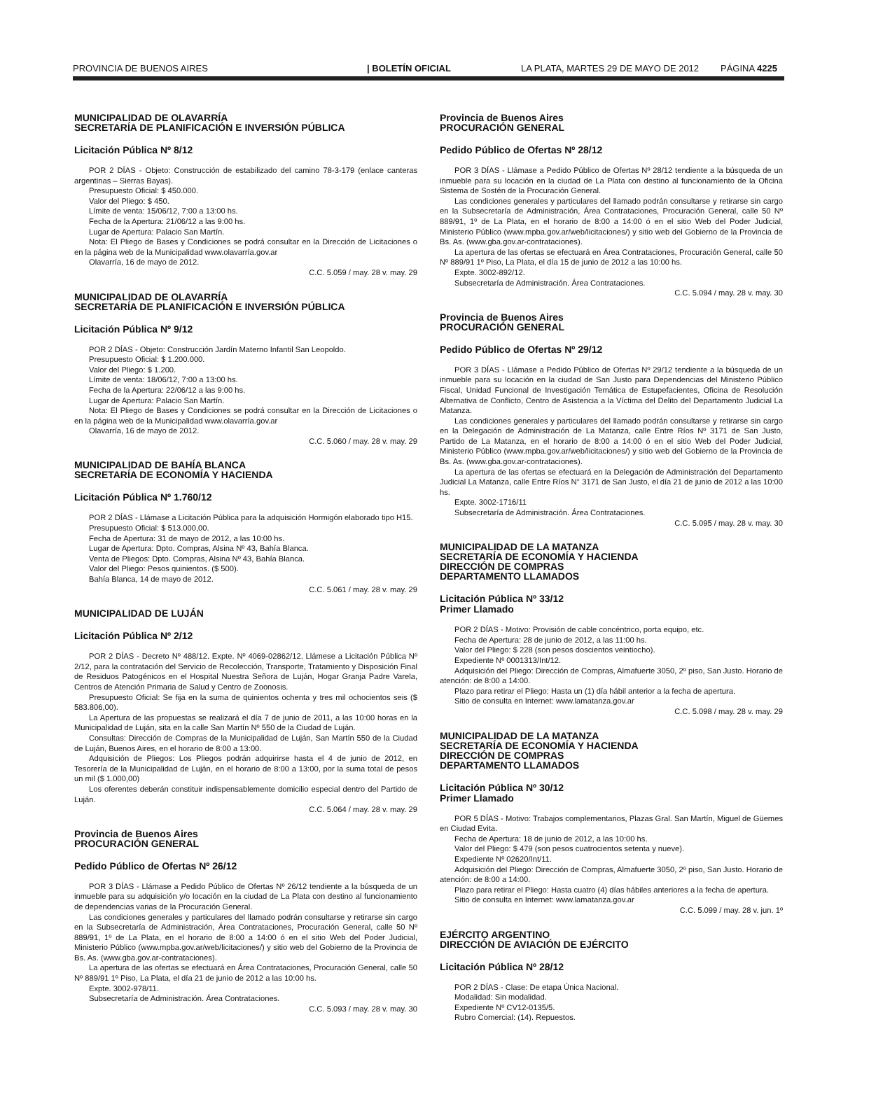PROVINCIA DE BUENOS AIRES | BOLETÍN OFICIAL LA PLATA, MARTES 29 DE MAYO DE 2012 PÁGINA 4225
MUNICIPALIDAD DE OLAVARRÍA
SECRETARÍA DE PLANIFICACIÓN E INVERSIÓN PÚBLICA
Licitación Pública Nº 8/12
POR 2 DÍAS - Objeto: Construcción de estabilizado del camino 78-3-179 (enlace canteras argentinas – Sierras Bayas).
Presupuesto Oficial: $ 450.000.
Valor del Pliego: $ 450.
Límite de venta: 15/06/12, 7:00 a 13:00 hs.
Fecha de la Apertura: 21/06/12 a las 9:00 hs.
Lugar de Apertura: Palacio San Martín.
Nota: El Pliego de Bases y Condiciones se podrá consultar en la Dirección de Licitaciones o en la página web de la Municipalidad www.olavarría.gov.ar
Olavarría, 16 de mayo de 2012.
C.C. 5.059 / may. 28 v. may. 29
MUNICIPALIDAD DE OLAVARRÍA
SECRETARÍA DE PLANIFICACIÓN E INVERSIÓN PÚBLICA
Licitación Pública Nº 9/12
POR 2 DÍAS - Objeto: Construcción Jardín Materno Infantil San Leopoldo.
Presupuesto Oficial: $ 1.200.000.
Valor del Pliego: $ 1.200.
Límite de venta: 18/06/12, 7:00 a 13:00 hs.
Fecha de la Apertura: 22/06/12 a las 9:00 hs.
Lugar de Apertura: Palacio San Martín.
Nota: El Pliego de Bases y Condiciones se podrá consultar en la Dirección de Licitaciones o en la página web de la Municipalidad www.olavarría.gov.ar
Olavarría, 16 de mayo de 2012.
C.C. 5.060 / may. 28 v. may. 29
MUNICIPALIDAD DE BAHÍA BLANCA
SECRETARÍA DE ECONOMÍA Y HACIENDA
Licitación Pública Nº 1.760/12
POR 2 DÍAS - Llámase a Licitación Pública para la adquisición Hormigón elaborado tipo H15.
Presupuesto Oficial: $ 513.000,00.
Fecha de Apertura: 31 de mayo de 2012, a las 10:00 hs.
Lugar de Apertura: Dpto. Compras, Alsina Nº 43, Bahía Blanca.
Venta de Pliegos: Dpto. Compras, Alsina Nº 43, Bahía Blanca.
Valor del Pliego: Pesos quinientos. ($ 500).
Bahía Blanca, 14 de mayo de 2012.
C.C. 5.061 / may. 28 v. may. 29
MUNICIPALIDAD DE LUJÁN
Licitación Pública Nº 2/12
POR 2 DÍAS - Decreto Nº 488/12. Expte. Nº 4069-02862/12. Llámese a Licitación Pública Nº 2/12, para la contratación del Servicio de Recolección, Transporte, Tratamiento y Disposición Final de Residuos Patogénicos en el Hospital Nuestra Señora de Luján, Hogar Granja Padre Varela, Centros de Atención Primaria de Salud y Centro de Zoonosis.
Presupuesto Oficial: Se fija en la suma de quinientos ochenta y tres mil ochocientos seis ($ 583.806,00).
La Apertura de las propuestas se realizará el día 7 de junio de 2011, a las 10:00 horas en la Municipalidad de Luján, sita en la calle San Martín Nº 550 de la Ciudad de Luján.
Consultas: Dirección de Compras de la Municipalidad de Luján, San Martín 550 de la Ciudad de Luján, Buenos Aires, en el horario de 8:00 a 13:00.
Adquisición de Pliegos: Los Pliegos podrán adquirirse hasta el 4 de junio de 2012, en Tesorería de la Municipalidad de Luján, en el horario de 8:00 a 13:00, por la suma total de pesos un mil ($ 1.000,00)
Los oferentes deberán constituir indispensablemente domicilio especial dentro del Partido de Luján.
C.C. 5.064 / may. 28 v. may. 29
Provincia de Buenos Aires
PROCURACIÓN GENERAL
Pedido Público de Ofertas Nº 26/12
POR 3 DÍAS - Llámase a Pedido Público de Ofertas Nº 26/12 tendiente a la búsqueda de un inmueble para su adquisición y/o locación en la ciudad de La Plata con destino al funcionamiento de dependencias varias de la Procuración General.
Las condiciones generales y particulares del llamado podrán consultarse y retirarse sin cargo en la Subsecretaría de Administración, Área Contrataciones, Procuración General, calle 50 Nº 889/91, 1º de La Plata, en el horario de 8:00 a 14:00 ó en el sitio Web del Poder Judicial, Ministerio Público (www.mpba.gov.ar/web/licitaciones/) y sitio web del Gobierno de la Provincia de Bs. As. (www.gba.gov.ar-contrataciones).
La apertura de las ofertas se efectuará en Área Contrataciones, Procuración General, calle 50 Nº 889/91 1º Piso, La Plata, el día 21 de junio de 2012 a las 10:00 hs.
Expte. 3002-978/11.
Subsecretaría de Administración. Área Contrataciones.
C.C. 5.093 / may. 28 v. may. 30
Provincia de Buenos Aires
PROCURACIÓN GENERAL
Pedido Público de Ofertas Nº 28/12
POR 3 DÍAS - Llámase a Pedido Público de Ofertas Nº 28/12 tendiente a la búsqueda de un inmueble para su locación en la ciudad de La Plata con destino al funcionamiento de la Oficina Sistema de Sostén de la Procuración General.
Las condiciones generales y particulares del llamado podrán consultarse y retirarse sin cargo en la Subsecretaría de Administración, Área Contrataciones, Procuración General, calle 50 Nº 889/91, 1º de La Plata, en el horario de 8:00 a 14:00 ó en el sitio Web del Poder Judicial, Ministerio Público (www.mpba.gov.ar/web/licitaciones/) y sitio web del Gobierno de la Provincia de Bs. As. (www.gba.gov.ar-contrataciones).
La apertura de las ofertas se efectuará en Área Contrataciones, Procuración General, calle 50 Nº 889/91 1º Piso, La Plata, el día 15 de junio de 2012 a las 10:00 hs.
Expte. 3002-892/12.
Subsecretaría de Administración. Área Contrataciones.
C.C. 5.094 / may. 28 v. may. 30
Provincia de Buenos Aires
PROCURACIÓN GENERAL
Pedido Público de Ofertas Nº 29/12
POR 3 DÍAS - Llámase a Pedido Público de Ofertas Nº 29/12 tendiente a la búsqueda de un inmueble para su locación en la ciudad de San Justo para Dependencias del Ministerio Público Fiscal, Unidad Funcional de Investigación Temática de Estupefacientes, Oficina de Resolución Alternativa de Conflicto, Centro de Asistencia a la Víctima del Delito del Departamento Judicial La Matanza.
Las condiciones generales y particulares del llamado podrán consultarse y retirarse sin cargo en la Delegación de Administración de La Matanza, calle Entre Ríos Nº 3171 de San Justo, Partido de La Matanza, en el horario de 8:00 a 14:00 ó en el sitio Web del Poder Judicial, Ministerio Público (www.mpba.gov.ar/web/licitaciones/) y sitio web del Gobierno de la Provincia de Bs. As. (www.gba.gov.ar-contrataciones).
La apertura de las ofertas se efectuará en la Delegación de Administración del Departamento Judicial La Matanza, calle Entre Ríos N° 3171 de San Justo, el día 21 de junio de 2012 a las 10:00 hs.
Expte. 3002-1716/11
Subsecretaría de Administración. Área Contrataciones.
C.C. 5.095 / may. 28 v. may. 30
MUNICIPALIDAD DE LA MATANZA
SECRETARÍA DE ECONOMÍA Y HACIENDA
DIRECCIÓN DE COMPRAS
DEPARTAMENTO LLAMADOS
Licitación Pública Nº 33/12
Primer Llamado
POR 2 DÍAS - Motivo: Provisión de cable concéntrico, porta equipo, etc.
Fecha de Apertura: 28 de junio de 2012, a las 11:00 hs.
Valor del Pliego: $ 228 (son pesos doscientos veintiocho).
Expediente Nº 0001313/Int/12.
Adquisición del Pliego: Dirección de Compras, Almafuerte 3050, 2º piso, San Justo. Horario de atención: de 8:00 a 14:00.
Plazo para retirar el Pliego: Hasta un (1) día hábil anterior a la fecha de apertura.
Sitio de consulta en Internet: www.lamatanza.gov.ar
C.C. 5.098 / may. 28 v. may. 29
MUNICIPALIDAD DE LA MATANZA
SECRETARÍA DE ECONOMÍA Y HACIENDA
DIRECCIÓN DE COMPRAS
DEPARTAMENTO LLAMADOS
Licitación Pública Nº 30/12
Primer Llamado
POR 5 DÍAS - Motivo: Trabajos complementarios, Plazas Gral. San Martín, Miguel de Güemes en Ciudad Evita.
Fecha de Apertura: 18 de junio de 2012, a las 10:00 hs.
Valor del Pliego: $ 479 (son pesos cuatrocientos setenta y nueve).
Expediente Nº 02620/Int/11.
Adquisición del Pliego: Dirección de Compras, Almafuerte 3050, 2º piso, San Justo. Horario de atención: de 8:00 a 14:00.
Plazo para retirar el Pliego: Hasta cuatro (4) días hábiles anteriores a la fecha de apertura.
Sitio de consulta en Internet: www.lamatanza.gov.ar
C.C. 5.099 / may. 28 v. jun. 1º
EJÉRCITO ARGENTINO
DIRECCIÓN DE AVIACIÓN DE EJÉRCITO
Licitación Pública Nº 28/12
POR 2 DÍAS - Clase: De etapa Única Nacional.
Modalidad: Sin modalidad.
Expediente Nº CV12-0135/5.
Rubro Comercial: (14). Repuestos.